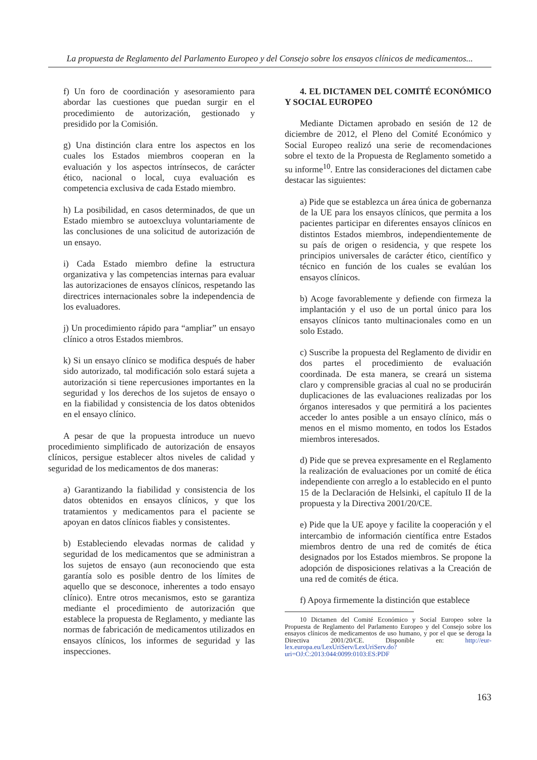La propuesta de Reglamento del Parlamento Europeo y del Consejo sobre los ensayos clínicos de medicamentos...
f) Un foro de coordinación y asesoramiento para abordar las cuestiones que puedan surgir en el procedimiento de autorización, gestionado y presidido por la Comisión.
g) Una distinción clara entre los aspectos en los cuales los Estados miembros cooperan en la evaluación y los aspectos intrínsecos, de carácter ético, nacional o local, cuya evaluación es competencia exclusiva de cada Estado miembro.
h) La posibilidad, en casos determinados, de que un Estado miembro se autoexcluya voluntariamente de las conclusiones de una solicitud de autorización de un ensayo.
i) Cada Estado miembro define la estructura organizativa y las competencias internas para evaluar las autorizaciones de ensayos clínicos, respetando las directrices internacionales sobre la independencia de los evaluadores.
j) Un procedimiento rápido para “ampliar” un ensayo clínico a otros Estados miembros.
k) Si un ensayo clínico se modifica después de haber sido autorizado, tal modificación solo estará sujeta a autorización si tiene repercusiones importantes en la seguridad y los derechos de los sujetos de ensayo o en la fiabilidad y consistencia de los datos obtenidos en el ensayo clínico.
A pesar de que la propuesta introduce un nuevo procedimiento simplificado de autorización de ensayos clínicos, persigue establecer altos niveles de calidad y seguridad de los medicamentos de dos maneras:
a) Garantizando la fiabilidad y consistencia de los datos obtenidos en ensayos clínicos, y que los tratamientos y medicamentos para el paciente se apoyan en datos clínicos fiables y consistentes.
b) Estableciendo elevadas normas de calidad y seguridad de los medicamentos que se administran a los sujetos de ensayo (aun reconociendo que esta garantía solo es posible dentro de los límites de aquello que se desconoce, inherentes a todo ensayo clínico). Entre otros mecanismos, esto se garantiza mediante el procedimiento de autorización que establece la propuesta de Reglamento, y mediante las normas de fabricación de medicamentos utilizados en ensayos clínicos, los informes de seguridad y las inspecciones.
4. EL DICTAMEN DEL COMITÉ ECONÓMICO Y SOCIAL EUROPEO
Mediante Dictamen aprobado en sesión de 12 de diciembre de 2012, el Pleno del Comité Económico y Social Europeo realizó una serie de recomendaciones sobre el texto de la Propuesta de Reglamento sometido a su informe<sup>10</sup>. Entre las consideraciones del dictamen cabe destacar las siguientes:
a) Pide que se establezca un área única de gobernanza de la UE para los ensayos clínicos, que permita a los pacientes participar en diferentes ensayos clínicos en distintos Estados miembros, independientemente de su país de origen o residencia, y que respete los principios universales de carácter ético, científico y técnico en función de los cuales se evalúan los ensayos clínicos.
b) Acoge favorablemente y defiende con firmeza la implantación y el uso de un portal único para los ensayos clínicos tanto multinacionales como en un solo Estado.
c) Suscribe la propuesta del Reglamento de dividir en dos partes el procedimiento de evaluación coordinada. De esta manera, se creará un sistema claro y comprensible gracias al cual no se producirán duplicaciones de las evaluaciones realizadas por los órganos interesados y que permitirá a los pacientes acceder lo antes posible a un ensayo clínico, más o menos en el mismo momento, en todos los Estados miembros interesados.
d) Pide que se prevea expresamente en el Reglamento la realización de evaluaciones por un comité de ética independiente con arreglo a lo establecido en el punto 15 de la Declaración de Helsinki, el capítulo II de la propuesta y la Directiva 2001/20/CE.
e) Pide que la UE apoye y facilite la cooperación y el intercambio de información científica entre Estados miembros dentro de una red de comités de ética designados por los Estados miembros. Se propone la adopción de disposiciones relativas a la Creación de una red de comités de ética.
f) Apoya firmemente la distinción que establece
10 Dictamen del Comité Económico y Social Europeo sobre la Propuesta de Reglamento del Parlamento Europeo y del Consejo sobre los ensayos clínicos de medicamentos de uso humano, y por el que se deroga la Directiva 2001/20/CE. Disponible en: http://eur-lex.europa.eu/LexUriServ/LexUriServ.do?uri=OJ:C:2013:044:0099:0103:ES:PDF
163